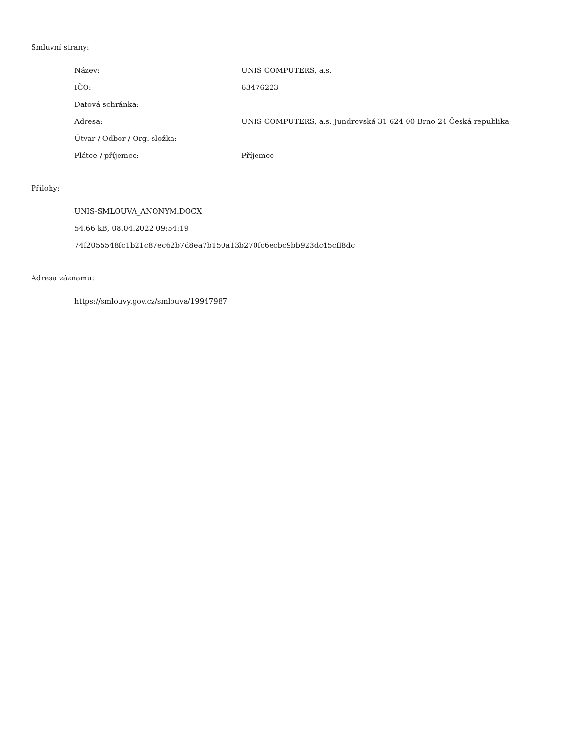Smluvní strany:
| Název: | UNIS COMPUTERS, a.s. |
| IČO: | 63476223 |
| Datová schránka: | |
| Adresa: | UNIS COMPUTERS, a.s. Jundrovská 31 624 00 Brno 24 Česká republika |
| Útvar / Odbor / Org. složka: | |
| Plátce / příjemce: | Příjemce |
Přílohy:
UNIS-SMLOUVA_ANONYM.DOCX
54.66 kB, 08.04.2022 09:54:19
74f2055548fc1b21c87ec62b7d8ea7b150a13b270fc6ecbc9bb923dc45cff8dc
Adresa záznamu:
https://smlouvy.gov.cz/smlouva/19947987